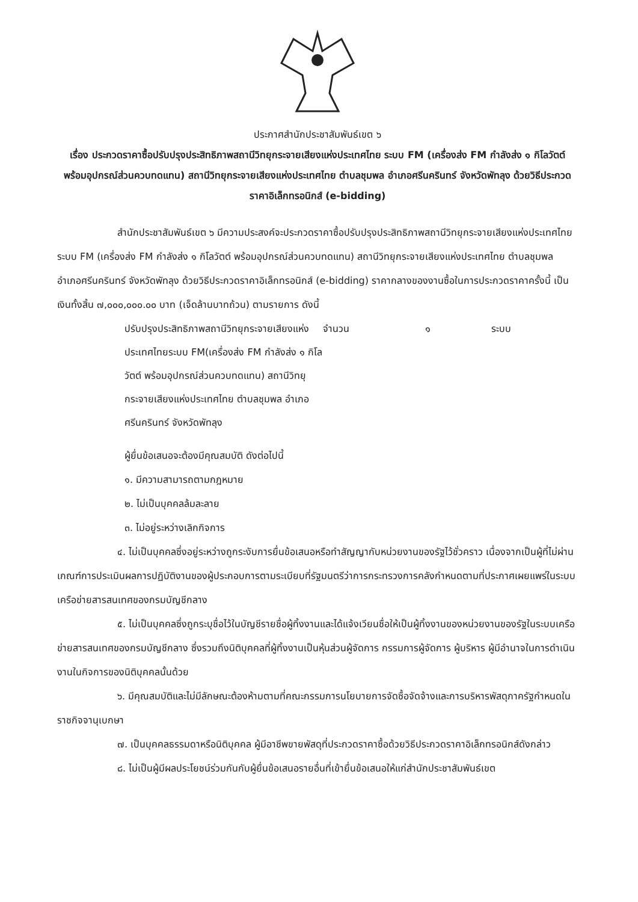ประกาศสำนักประชาสัมพันธ์เขต ๖
เรื่อง ประกวดราคาซื้อปรับปรุงประสิทธิภาพสถานีวิทยุกระจายเสียงแห่งประเทศไทย ระบบ FM (เครื่องส่ง FM กำลังส่ง ๑ กิโลวัตต์ พร้อมอุปกรณ์ส่วนควบทดแทน) สถานีวิทยุกระจายเสียงแห่งประเทศไทย ตำบลชุมพล อำเภอศรีนครินทร์ จังหวัดพัทลุง ด้วยวิธีประกวดราคาอิเล็กทรอนิกส์ (e-bidding)
สำนักประชาสัมพันธ์เขต ๖ มีความประสงค์จะประกวดราคาซื้อปรับปรุงประสิทธิภาพสถานีวิทยุกระจายเสียงแห่งประเทศไทย ระบบ FM (เครื่องส่ง FM กำลังส่ง ๑ กิโลวัตต์ พร้อมอุปกรณ์ส่วนควบทดแทน) สถานีวิทยุกระจายเสียงแห่งประเทศไทย ตำบลชุมพล อำเภอศรีนครินทร์ จังหวัดพัทลุง ด้วยวิธีประกวดราคาอิเล็กทรอนิกส์ (e-bidding) ราคากลางของงานซื้อในการประกวดราคาครั้งนี้ เป็นเงินทั้งสิ้น ๗,๐๐๐,๐๐๐.๐๐ บาท (เจ็ดล้านบาทถ้วน) ตามรายการ ดังนี้
| ปรับปรุงประสิทธิภาพสถานีวิทยุกระจายเสียงแห่งประเทศไทยระบบ FM(เครื่องส่ง FM กำลังส่ง ๑ กิโลวัตต์ พร้อมอุปกรณ์ส่วนควบทดแทน) สถานีวิทยุกระจายเสียงแห่งประเทศไทย ตำบลชุมพล อำเภอศรีนครินทร์ จังหวัดพัทลุง | จำนวน | ๑ | ระบบ |
ผู้ยื่นข้อเสนอจะต้องมีคุณสมบัติ ดังต่อไปนี้
๑. มีความสามารถตามกฎหมาย
๒. ไม่เป็นบุคคลล้มละลาย
๓. ไม่อยู่ระหว่างเลิกกิจการ
๔. ไม่เป็นบุคคลซึ่งอยู่ระหว่างถูกระงับการยื่นข้อเสนอหรือทำสัญญากับหน่วยงานของรัฐไว้ชั่วคราว เนื่องจากเป็นผู้ที่ไม่ผ่านเกณฑ์การประเมินผลการปฏิบัติงานของผู้ประกอบการตามระเบียบที่รัฐมนตรีว่าการกระทรวงการคลังกำหนดตามที่ประกาศเผยแพร่ในระบบเครือข่ายสารสนเทศของกรมบัญชีกลาง
๕. ไม่เป็นบุคคลซึ่งถูกระบุชื่อไว้ในบัญชีรายชื่อผู้ทิ้งงานและได้แจ้งเวียนชื่อให้เป็นผู้ทิ้งงานของหน่วยงานของรัฐในระบบเครือข่ายสารสนเทศของกรมบัญชีกลาง ซึ่งรวมถึงนิติบุคคลที่ผู้ทิ้งงานเป็นหุ้นส่วนผู้จัดการ กรรมการผู้จัดการ ผู้บริหาร ผู้มีอำนาจในการดำเนินงานในกิจการของนิติบุคคลนั้นด้วย
๖. มีคุณสมบัติและไม่มีลักษณะต้องห้ามตามที่คณะกรรมการนโยบายการจัดซื้อจัดจ้างและการบริหารพัสดุภาครัฐกำหนดในราชกิจจานุเบกษา
๗. เป็นบุคคลธรรมดาหรือนิติบุคคล ผู้มีอาชีพขายพัสดุที่ประกวดราคาซื้อด้วยวิธีประกวดราคาอิเล็กทรอนิกส์ดังกล่าว
๘. ไม่เป็นผู้มีผลประโยชน์ร่วมกันกับผู้ยื่นข้อเสนอรายอื่นที่เข้ายื่นข้อเสนอให้แก่สำนักประชาสัมพันธ์เขต